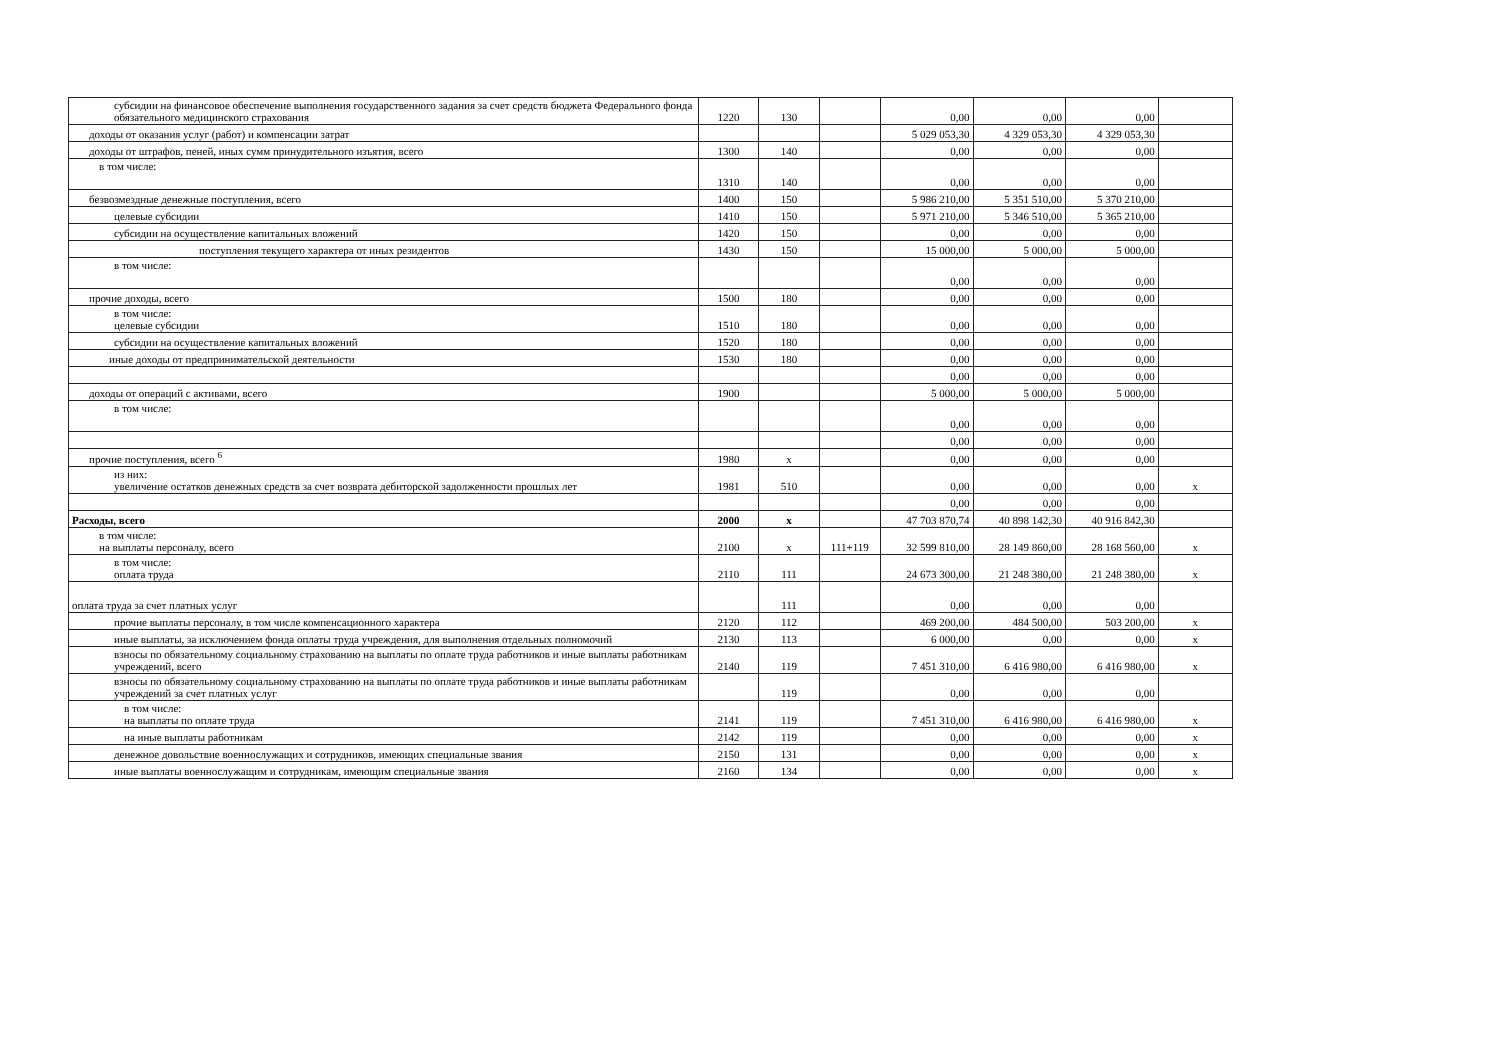| субсидии на финансовое обеспечение выполнения государственного задания за счет средств бюджета Федерального фонда обязательного медицинского страхования | 1220 | 130 | | 0,00 | 0,00 | 0,00 | |
| доходы от оказания услуг (работ) и компенсации затрат | | | | 5 029 053,30 | 4 329 053,30 | 4 329 053,30 | |
| доходы от штрафов, пеней, иных сумм принудительного изъятия, всего | 1300 | 140 | | 0,00 | 0,00 | 0,00 | |
| в том числе: | 1310 | 140 | | 0,00 | 0,00 | 0,00 | |
| безвозмездные денежные поступления, всего | 1400 | 150 | | 5 986 210,00 | 5 351 510,00 | 5 370 210,00 | |
| целевые субсидии | 1410 | 150 | | 5 971 210,00 | 5 346 510,00 | 5 365 210,00 | |
| субсидии на осуществление капитальных вложений | 1420 | 150 | | 0,00 | 0,00 | 0,00 | |
| поступления текущего характера от иных резидентов | 1430 | 150 | | 15 000,00 | 5 000,00 | 5 000,00 | |
| в том числе: | | | | 0,00 | 0,00 | 0,00 | |
| прочие доходы, всего | 1500 | 180 | | 0,00 | 0,00 | 0,00 | |
| в том числе: целевые субсидии | 1510 | 180 | | 0,00 | 0,00 | 0,00 | |
| субсидии на осуществление капитальных вложений | 1520 | 180 | | 0,00 | 0,00 | 0,00 | |
| иные доходы от предпринимательской деятельности | 1530 | 180 | | 0,00 | 0,00 | 0,00 | |
| | | | | 0,00 | 0,00 | 0,00 | |
| доходы от операций с активами, всего | 1900 | | | 5 000,00 | 5 000,00 | 5 000,00 | |
| в том числе: | | | | 0,00 | 0,00 | 0,00 | |
| | | | | 0,00 | 0,00 | 0,00 | |
| прочие поступления, всего <sup>6</sup> | 1980 | x | | 0,00 | 0,00 | 0,00 | |
| из них: увеличение остатков денежных средств за счет возврата дебиторской задолженности прошлых лет | 1981 | 510 | | 0,00 | 0,00 | 0,00 | x |
| | | | | 0,00 | 0,00 | 0,00 | |
| Расходы, всего | 2000 | x | | 47 703 870,74 | 40 898 142,30 | 40 916 842,30 | |
| в том числе: на выплаты персоналу, всего | 2100 | x | 111+119 | 32 599 810,00 | 28 149 860,00 | 28 168 560,00 | x |
| в том числе: оплата труда | 2110 | 111 | | 24 673 300,00 | 21 248 380,00 | 21 248 380,00 | x |
| оплата труда за счет платных услуг | | 111 | | 0,00 | 0,00 | 0,00 | |
| прочие выплаты персоналу, в том числе компенсационного характера | 2120 | 112 | | 469 200,00 | 484 500,00 | 503 200,00 | x |
| иные выплаты, за исключением фонда оплаты труда учреждения, для выполнения отдельных полномочий | 2130 | 113 | | 6 000,00 | 0,00 | 0,00 | x |
| взносы по обязательному социальному страхованию на выплаты по оплате труда работников и иные выплаты работникам учреждений, всего | 2140 | 119 | | 7 451 310,00 | 6 416 980,00 | 6 416 980,00 | x |
| взносы по обязательному социальному страхованию на выплаты по оплате труда работников и иные выплаты работникам учреждений за счет платных услуг | | 119 | | 0,00 | 0,00 | 0,00 | |
| в том числе: на выплаты по оплате труда | 2141 | 119 | | 7 451 310,00 | 6 416 980,00 | 6 416 980,00 | x |
| на иные выплаты работникам | 2142 | 119 | | 0,00 | 0,00 | 0,00 | x |
| денежное довольствие военнослужащих и сотрудников, имеющих специальные звания | 2150 | 131 | | 0,00 | 0,00 | 0,00 | x |
| иные выплаты военнослужащим и сотрудникам, имеющим специальные звания | 2160 | 134 | | 0,00 | 0,00 | 0,00 | x |